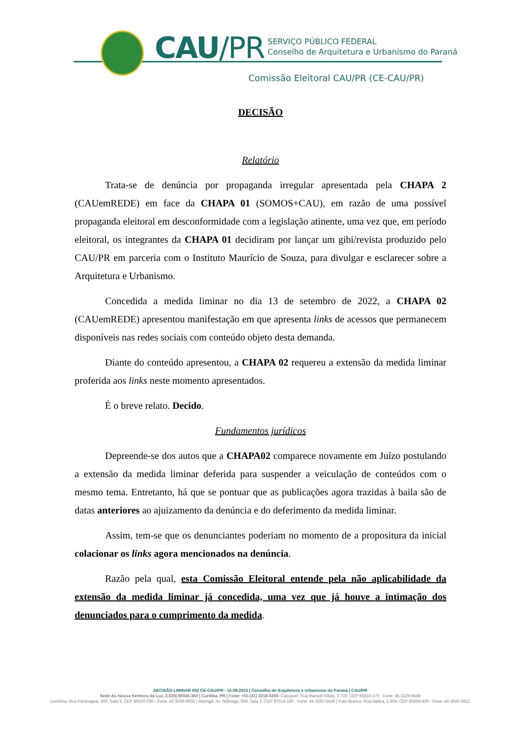CAU/PR
SERVIÇO PÚBLICO FEDERAL
Conselho de Arquitetura e Urbanismo do Paraná
Comissão Eleitoral CAU/PR (CE-CAU/PR)
DECISÃO
Relatório
Trata-se de denúncia por propaganda irregular apresentada pela CHAPA 2 (CAUemREDE) em face da CHAPA 01 (SOMOS+CAU), em razão de uma possível propaganda eleitoral em desconformidade com a legislação atinente, uma vez que, em período eleitoral, os integrantes da CHAPA 01 decidiram por lançar um gibi/revista produzido pelo CAU/PR em parceria com o Instituto Maurício de Souza, para divulgar e esclarecer sobre a Arquitetura e Urbanismo.
Concedida a medida liminar no dia 13 de setembro de 2022, a CHAPA 02 (CAUemREDE) apresentou manifestação em que apresenta links de acessos que permanecem disponíveis nas redes sociais com conteúdo objeto desta demanda.
Diante do conteúdo apresentou, a CHAPA 02 requereu a extensão da medida liminar proferida aos links neste momento apresentados.
É o breve relato. Decido.
Fundamentos jurídicos
Depreende-se dos autos que a CHAPA02 comparece novamente em Juízo postulando a extensão da medida liminar deferida para suspender a veiculação de conteúdos com o mesmo tema. Entretanto, há que se pontuar que as publicações agora trazidas à baila são de datas anteriores ao ajuizamento da denúncia e do deferimento da medida liminar.
Assim, tem-se que os denunciantes poderiam no momento de a propositura da inicial colacionar os links agora mencionados na denúncia.
Razão pela qual, esta Comissão Eleitoral entende pela não aplicabilidade da extensão da medida liminar já concedida, uma vez que já houve a intimação dos denunciados para o cumprimento da medida.
DECISÃO LIMINAR 002 CE-CAU/PR - 15.09.2023 | Conselho de Arquitetura e Urbanismo do Paraná | CAU/PR
Sede Av. Nossa Senhora da Luz, 2.530| 80045-360 | Curitiba, PR | Fone: +55 (41) 3218-0200- Cascavel: Rua Manoel Ribas, 2.720, CEP 85810-170 - Fone: 45 3229-6546
Londrina: Rua Paranaguá, 300, Sala 5, CEP 86020-030 - Fone: 43 3039-0035 | Maringá: Av. Nóbrega, 968, Sala 3, CEP 87014-180 - Fone: 44 3262-5439 | Pato Branco: Rua Itabira, 1.804, CEP 85504-430 - Fone: 46 3025-2622